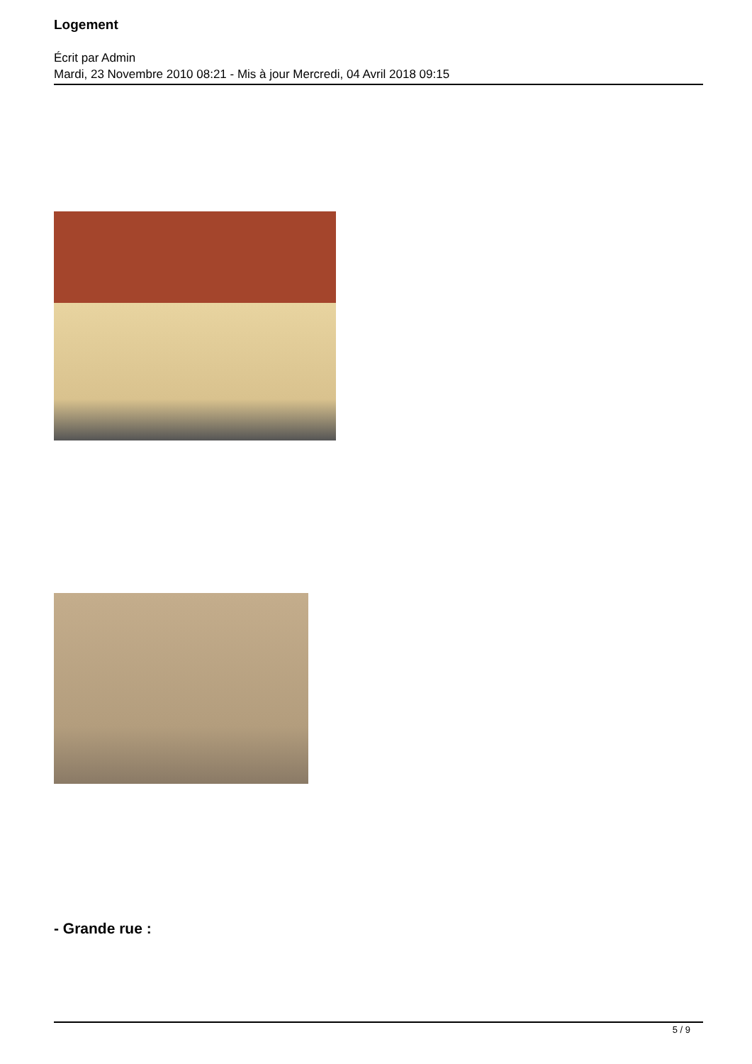Logement
Écrit par Admin
Mardi, 23 Novembre 2010 08:21 - Mis à jour Mercredi, 04 Avril 2018 09:15
- Grande rue :
5 / 9